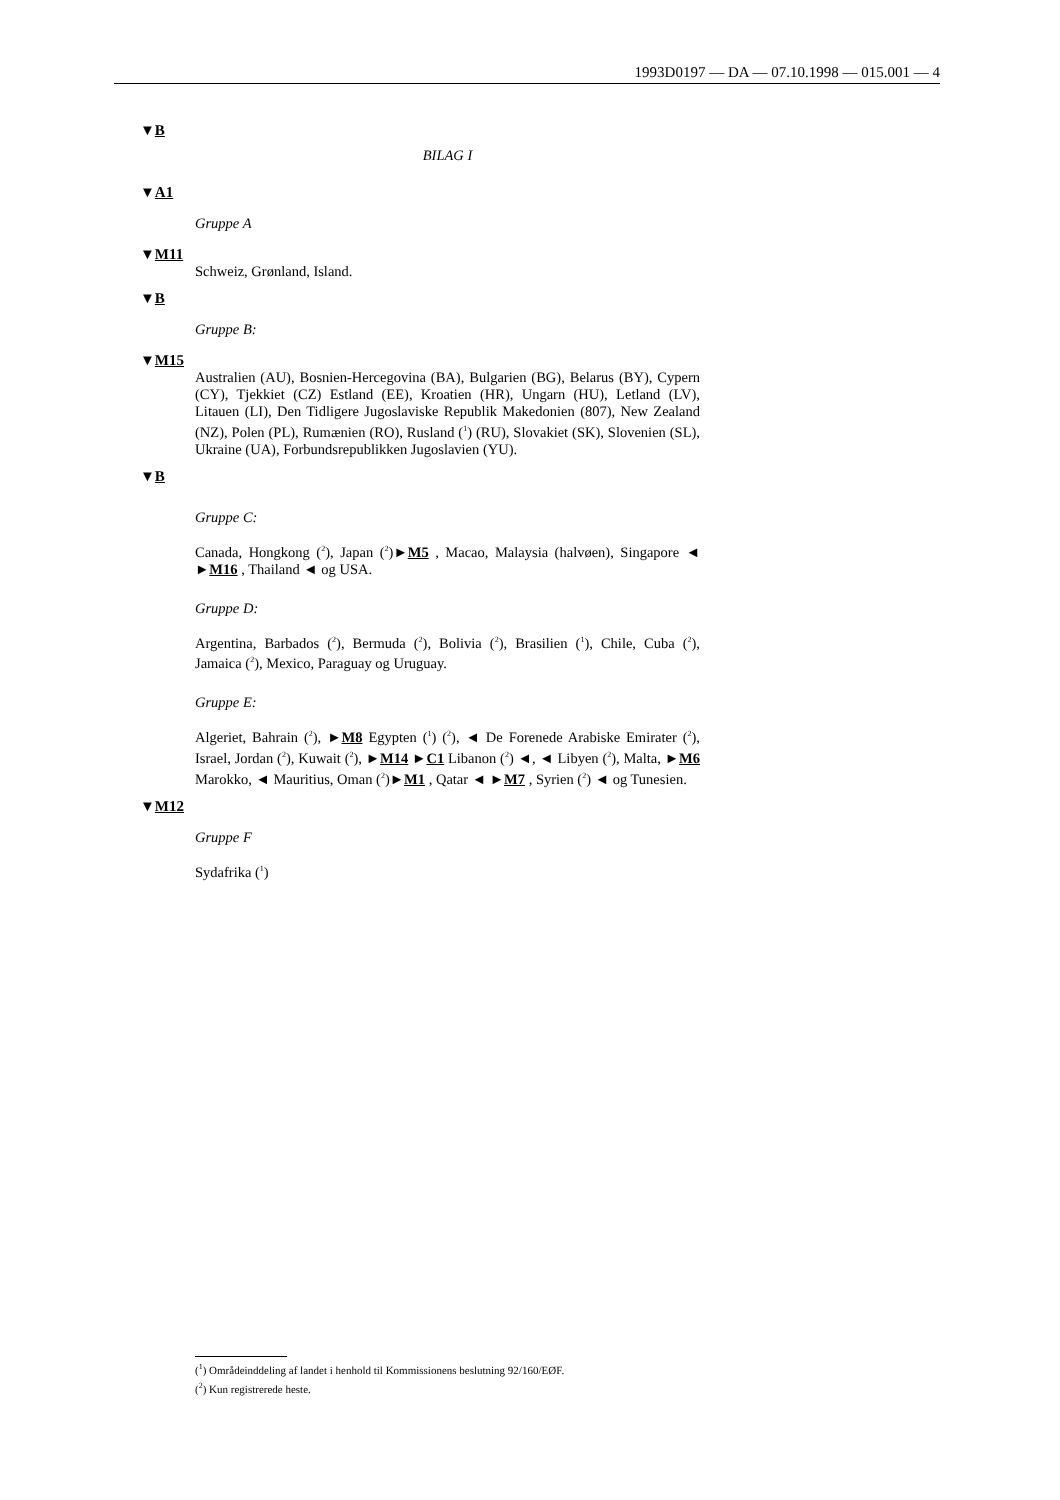1993D0197 — DA — 07.10.1998 — 015.001 — 4
▼B
BILAG I
▼A1
Gruppe A
▼M11
Schweiz, Grønland, Island.
▼B
Gruppe B:
▼M15
Australien (AU), Bosnien-Hercegovina (BA), Bulgarien (BG), Belarus (BY), Cypern (CY), Tjekkiet (CZ) Estland (EE), Kroatien (HR), Ungarn (HU), Letland (LV), Litauen (LI), Den Tidligere Jugoslaviske Republik Makedonien (807), New Zealand (NZ), Polen (PL), Rumænien (RO), Rusland (<sup>1</sup>) (RU), Slovakiet (SK), Slovenien (SL), Ukraine (UA), Forbundsrepublikken Jugoslavien (YU).
▼B
Gruppe C:
Canada, Hongkong (<sup>2</sup>), Japan (<sup>2</sup>)►M5 , Macao, Malaysia (halvøen), Singapore ◄ ►M16 , Thailand ◄ og USA.
Gruppe D:
Argentina, Barbados (<sup>2</sup>), Bermuda (<sup>2</sup>), Bolivia (<sup>2</sup>), Brasilien (<sup>1</sup>), Chile, Cuba (<sup>2</sup>), Jamaica (<sup>2</sup>), Mexico, Paraguay og Uruguay.
Gruppe E:
Algeriet, Bahrain (<sup>2</sup>), ►M8 Egypten (<sup>1</sup>) (<sup>2</sup>), ◄ De Forenede Arabiske Emirater (<sup>2</sup>), Israel, Jordan (<sup>2</sup>), Kuwait (<sup>2</sup>), ►M14 ►C1 Libanon (<sup>2</sup>) ◄, ◄ Libyen (<sup>2</sup>), Malta, ►M6 Marokko, ◄ Mauritius, Oman (<sup>2</sup>)►M1 , Qatar ◄ ►M7 , Syrien (<sup>2</sup>) ◄ og Tunesien.
▼M12
Gruppe F
Sydafrika (<sup>1</sup>)
(<sup>1</sup>) Områdeinddeling af landet i henhold til Kommissionens beslutning 92/160/EØF.
(<sup>2</sup>) Kun registrerede heste.